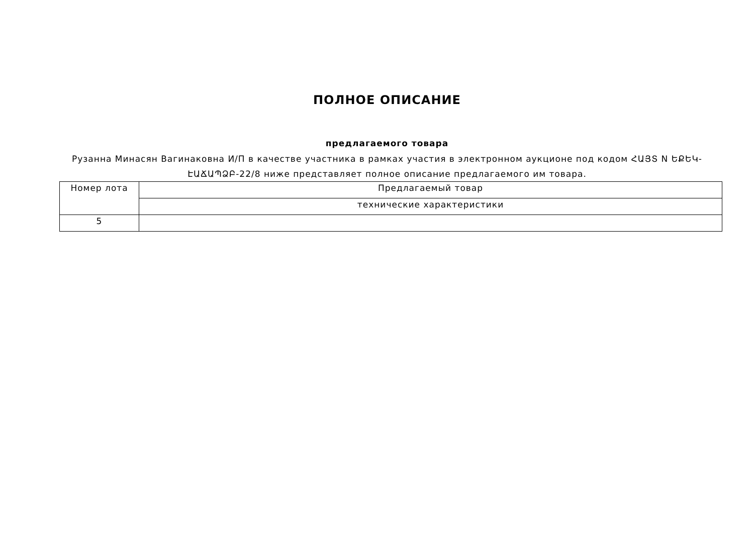ПОЛНОЕ ОПИСАНИЕ
предлагаемого товара
Рузанна Минасян Вагинаковна И/П в качестве участника в рамках участия в электронном аукционе под кодом ՀԱՅՏ N ԵՔԵԿ-ԷԱՃԱՊՁԲ-22/8 ниже представляет полное описание предлагаемого им товара.
| Номер лота | Предлагаемый товар |
| --- | --- |
| | технические характеристики |
| 5 | |